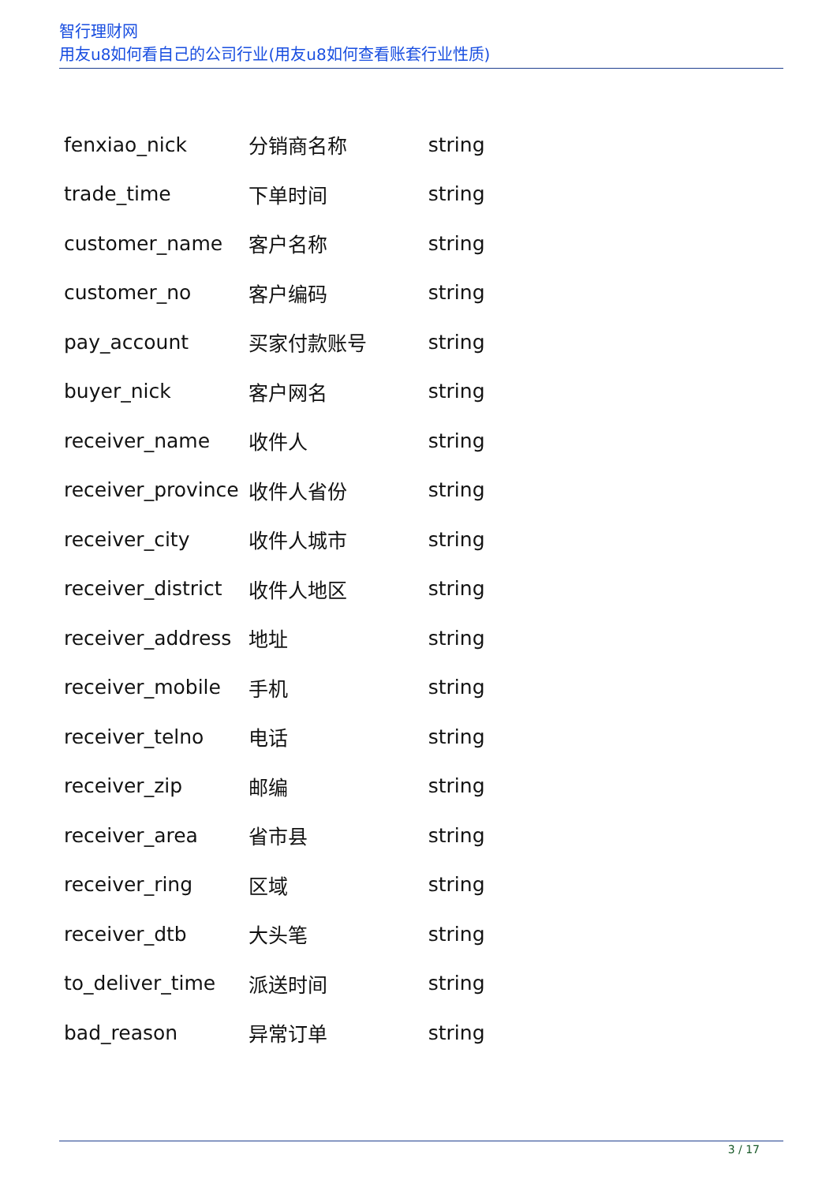智行理财网
用友u8如何看自己的公司行业(用友u8如何查看账套行业性质)
| fenxiao_nick | 分销商名称 | string |
| trade_time | 下单时间 | string |
| customer_name | 客户名称 | string |
| customer_no | 客户编码 | string |
| pay_account | 买家付款账号 | string |
| buyer_nick | 客户网名 | string |
| receiver_name | 收件人 | string |
| receiver_province | 收件人省份 | string |
| receiver_city | 收件人城市 | string |
| receiver_district | 收件人地区 | string |
| receiver_address | 地址 | string |
| receiver_mobile | 手机 | string |
| receiver_telno | 电话 | string |
| receiver_zip | 邮编 | string |
| receiver_area | 省市县 | string |
| receiver_ring | 区域 | string |
| receiver_dtb | 大头笔 | string |
| to_deliver_time | 派送时间 | string |
| bad_reason | 异常订单 | string |
3 / 17